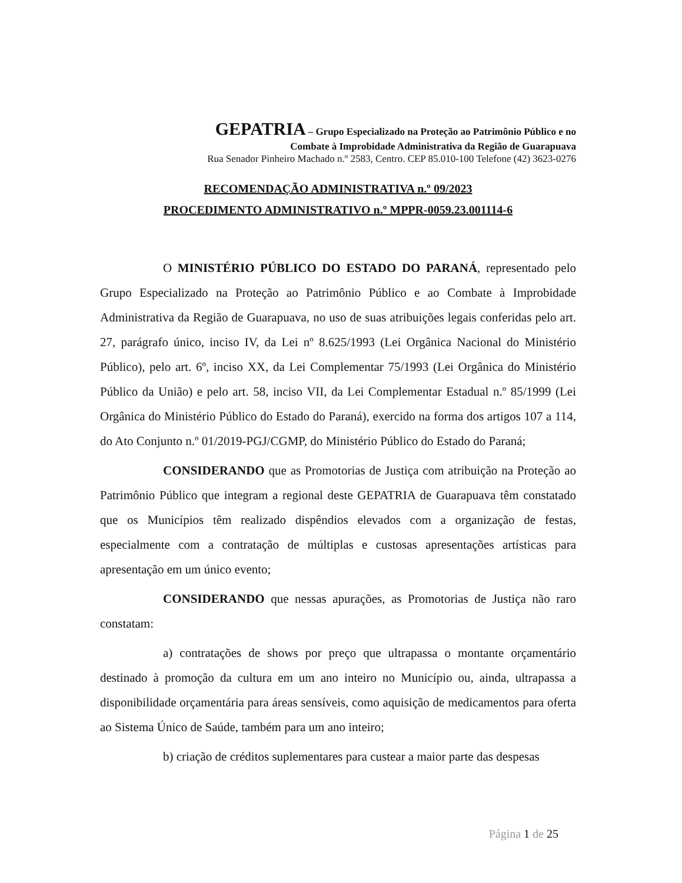GEPATRIA – Grupo Especializado na Proteção ao Patrimônio Público e no
Combate à Improbidade Administrativa da Região de Guarapuava
Rua Senador Pinheiro Machado n.º 2583, Centro. CEP 85.010-100 Telefone (42) 3623-0276
RECOMENDAÇÃO ADMINISTRATIVA n.º 09/2023
PROCEDIMENTO ADMINISTRATIVO n.º MPPR-0059.23.001114-6
O MINISTÉRIO PÚBLICO DO ESTADO DO PARANÁ, representado pelo Grupo Especializado na Proteção ao Patrimônio Público e ao Combate à Improbidade Administrativa da Região de Guarapuava, no uso de suas atribuições legais conferidas pelo art. 27, parágrafo único, inciso IV, da Lei nº 8.625/1993 (Lei Orgânica Nacional do Ministério Público), pelo art. 6º, inciso XX, da Lei Complementar 75/1993 (Lei Orgânica do Ministério Público da União) e pelo art. 58, inciso VII, da Lei Complementar Estadual n.º 85/1999 (Lei Orgânica do Ministério Público do Estado do Paraná), exercido na forma dos artigos 107 a 114, do Ato Conjunto n.º 01/2019-PGJ/CGMP, do Ministério Público do Estado do Paraná;
CONSIDERANDO que as Promotorias de Justiça com atribuição na Proteção ao Patrimônio Público que integram a regional deste GEPATRIA de Guarapuava têm constatado que os Municípios têm realizado dispêndios elevados com a organização de festas, especialmente com a contratação de múltiplas e custosas apresentações artísticas para apresentação em um único evento;
CONSIDERANDO que nessas apurações, as Promotorias de Justiça não raro constatam:
a) contratações de shows por preço que ultrapassa o montante orçamentário destinado à promoção da cultura em um ano inteiro no Município ou, ainda, ultrapassa a disponibilidade orçamentária para áreas sensíveis, como aquisição de medicamentos para oferta ao Sistema Único de Saúde, também para um ano inteiro;
b) criação de créditos suplementares para custear a maior parte das despesas
Página 1 de 25